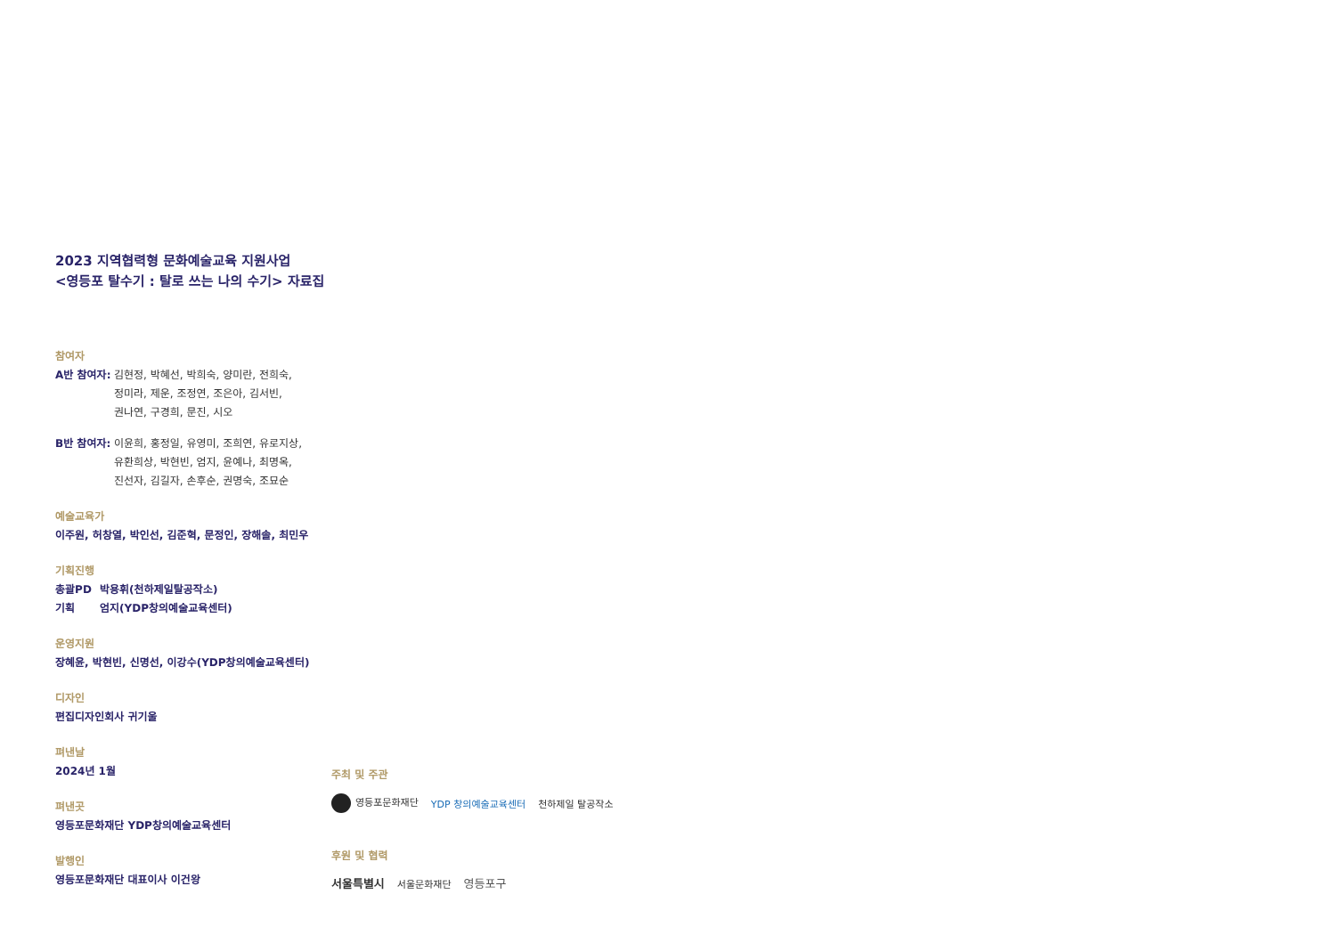2023 지역협력형 문화예술교육 지원사업
<영등포 탈수기 : 탈로 쓰는 나의 수기> 자료집
참여자
A반 참여자: 김현정, 박혜선, 박희숙, 양미란, 전희숙,
정미라, 제운, 조정연, 조은아, 김서빈,
권나연, 구경희, 문진, 시오
B반 참여자: 이윤희, 홍정일, 유영미, 조희연, 유로지상,
유환희상, 박현빈, 엄지, 윤예나, 최명옥,
진선자, 김길자, 손후순, 권명숙, 조묘순
예술교육가
이주원, 허창열, 박인선, 김준혁, 문정인, 장해솔, 최민우
기획진행
총괄PD 박용휘(천하제일탈공작소)
기획 엄지(YDP창의예술교육센터)
운영지원
장혜윤, 박현빈, 신명선, 이강수(YDP창의예술교육센터)
디자인
편집디자인회사 귀기울
펴낸날
2024년 1월
펴낸곳
영등포문화재단 YDP창의예술교육센터
발행인
영등포문화재단 대표이사 이건왕
주최 및 주관
영등포문화재단 YDP 창의예술교육센터 천하제일 탈공작소
후원 및 협력
서울특별시 서울문화재단 영등포구